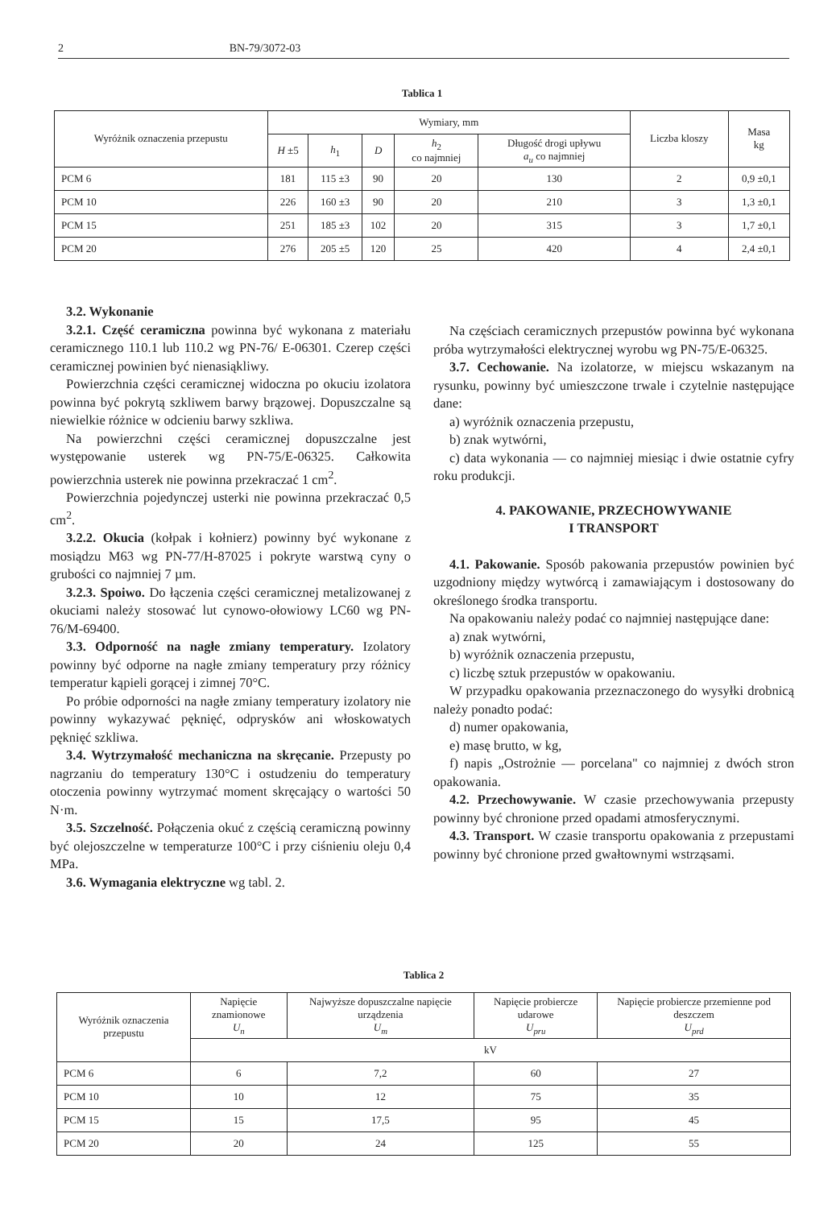2 BN-79/3072-03
Tablica 1
| Wyróżnik oznaczenia przepustu | Wymiary, mm | | | | | Liczba kloszy | Masa kg |
| --- | --- | --- | --- | --- | --- | --- | --- |
| | H ±5 | h<sub>1</sub> | D | h<sub>2</sub> co najmniej | Długość drogi upływu a<sub>u</sub> co najmniej | | |
| PCM 6 | 181 | 115 ±3 | 90 | 20 | 130 | 2 | 0,9 ±0,1 |
| PCM 10 | 226 | 160 ±3 | 90 | 20 | 210 | 3 | 1,3 ±0,1 |
| PCM 15 | 251 | 185 ±3 | 102 | 20 | 315 | 3 | 1,7 ±0,1 |
| PCM 20 | 276 | 205 ±5 | 120 | 25 | 420 | 4 | 2,4 ±0,1 |
3.2. Wykonanie
3.2.1. Część ceramiczna powinna być wykonana z materiału ceramicznego 110.1 lub 110.2 wg PN-76/ E-06301. Czerep części ceramicznej powinien być nienasiąkliwy.
Powierzchnia części ceramicznej widoczna po okuciu izolatora powinna być pokrytą szkliwem barwy brązowej. Dopuszczalne są niewielkie różnice w odcieniu barwy szkliwa.
Na powierzchni części ceramicznej dopuszczalne jest występowanie usterek wg PN-75/E-06325. Całkowita powierzchnia usterek nie powinna przekraczać 1 cm<sup>2</sup>.
Powierzchnia pojedynczej usterki nie powinna przekraczać 0,5 cm<sup>2</sup>.
3.2.2. Okucia (kołpak i kołnierz) powinny być wykonane z mosiądzu M63 wg PN-77/H-87025 i pokryte warstwą cyny o grubości co najmniej 7 µm.
3.2.3. Spoiwo. Do łączenia części ceramicznej metalizowanej z okuciami należy stosować lut cynowo-ołowiowy LC60 wg PN-76/M-69400.
3.3. Odporność na nagłe zmiany temperatury. Izolatory powinny być odporne na nagłe zmiany temperatury przy różnicy temperatur kąpieli gorącej i zimnej 70°C.
Po próbie odporności na nagłe zmiany temperatury izolatory nie powinny wykazywać pęknięć, odprysków ani włoskowatych pęknięć szkliwa.
3.4. Wytrzymałość mechaniczna na skręcanie. Przepusty po nagrzaniu do temperatury 130°C i ostudzeniu do temperatury otoczenia powinny wytrzymać moment skręcający o wartości 50 N·m.
3.5. Szczelność. Połączenia okuć z częścią ceramiczną powinny być olejoszczelne w temperaturze 100°C i przy ciśnieniu oleju 0,4 MPa.
3.6. Wymagania elektryczne wg tabl. 2.
Na częściach ceramicznych przepustów powinna być wykonana próba wytrzymałości elektrycznej wyrobu wg PN-75/E-06325.
3.7. Cechowanie. Na izolatorze, w miejscu wskazanym na rysunku, powinny być umieszczone trwale i czytelnie następujące dane:
a) wyróżnik oznaczenia przepustu,
b) znak wytwórni,
c) data wykonania — co najmniej miesiąc i dwie ostatnie cyfry roku produkcji.
4. PAKOWANIE, PRZECHOWYWANIE
I TRANSPORT
4.1. Pakowanie. Sposób pakowania przepustów powinien być uzgodniony między wytwórcą i zamawiającym i dostosowany do określonego środka transportu.
Na opakowaniu należy podać co najmniej następujące dane:
a) znak wytwórni,
b) wyróżnik oznaczenia przepustu,
c) liczbę sztuk przepustów w opakowaniu.
W przypadku opakowania przeznaczonego do wysyłki drobnicą należy ponadto podać:
d) numer opakowania,
e) masę brutto, w kg,
f) napis „Ostrożnie — porcelana" co najmniej z dwóch stron opakowania.
4.2. Przechowywanie. W czasie przechowywania przepusty powinny być chronione przed opadami atmosferycznymi.
4.3. Transport. W czasie transportu opakowania z przepustami powinny być chronione przed gwałtownymi wstrząsami.
Tablica 2
| Wyróżnik oznaczenia przepustu | Napięcie znamionowe U<sub>n</sub> | Najwyższe dopuszczalne napięcie urządzenia U<sub>m</sub> | Napięcie probiercze udarowe U<sub>pru</sub> | Napięcie probiercze przemienne pod deszczem U<sub>prd</sub> |
| --- | --- | --- | --- | --- |
| | kV | | | |
| PCM 6 | 6 | 7,2 | 60 | 27 |
| PCM 10 | 10 | 12 | 75 | 35 |
| PCM 15 | 15 | 17,5 | 95 | 45 |
| PCM 20 | 20 | 24 | 125 | 55 |